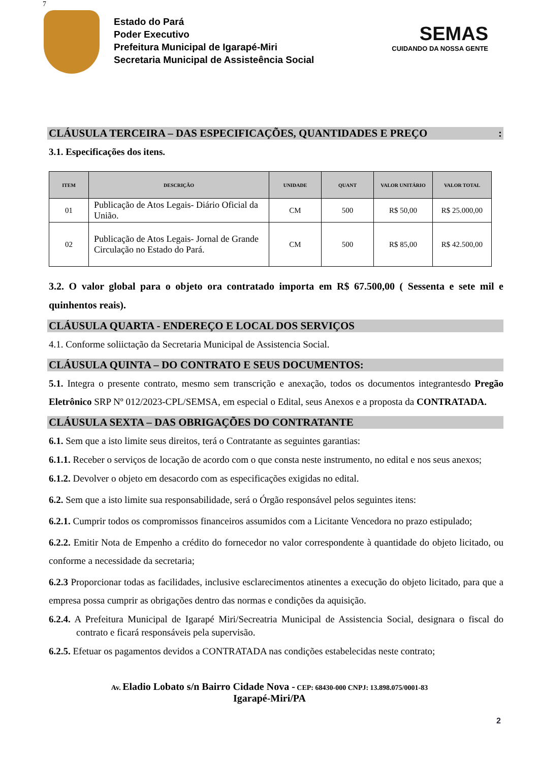7
Estado do Pará
Poder Executivo
Prefeitura Municipal de Igarapé-Miri
Secretaria Municipal de Assisteência Social
SEMAS
CUIDANDO DA NOSSA GENTE
CLÁUSULA TERCEIRA – DAS ESPECIFICAÇÕES, QUANTIDADES E PREÇO :
3.1. Especificações dos itens.
| ITEM | DESCRIÇÃO | UNIDADE | QUANT | VALOR UNITÁRIO | VALOR TOTAL |
| --- | --- | --- | --- | --- | --- |
| 01 | Publicação de Atos Legais- Diário Oficial da União. | CM | 500 | R$ 50,00 | R$ 25.000,00 |
| 02 | Publicação de Atos Legais- Jornal de Grande Circulação no Estado do Pará. | CM | 500 | R$ 85,00 | R$ 42.500,00 |
3.2. O valor global para o objeto ora contratado importa em R$ 67.500,00 ( Sessenta e sete mil e quinhentos reais).
CLÁUSULA QUARTA - ENDEREÇO E LOCAL DOS SERVIÇOS
4.1. Conforme soliictação da Secretaria Municipal de Assistencia Social.
CLÁUSULA QUINTA – DO CONTRATO E SEUS DOCUMENTOS:
5.1. Integra o presente contrato, mesmo sem transcrição e anexação, todos os documentos integrantesdo Pregão Eletrônico SRP Nº 012/2023-CPL/SEMSA, em especial o Edital, seus Anexos e a proposta da CONTRATADA.
CLÁUSULA SEXTA – DAS OBRIGAÇÕES DO CONTRATANTE
6.1. Sem que a isto limite seus direitos, terá o Contratante as seguintes garantias:
6.1.1. Receber o serviços de locação de acordo com o que consta neste instrumento, no edital e nos seus anexos;
6.1.2. Devolver o objeto em desacordo com as especificações exigidas no edital.
6.2. Sem que a isto limite sua responsabilidade, será o Órgão responsável pelos seguintes itens:
6.2.1. Cumprir todos os compromissos financeiros assumidos com a Licitante Vencedora no prazo estipulado;
6.2.2. Emitir Nota de Empenho a crédito do fornecedor no valor correspondente à quantidade do objeto licitado, ou conforme a necessidade da secretaria;
6.2.3 Proporcionar todas as facilidades, inclusive esclarecimentos atinentes a execução do objeto licitado, para que a empresa possa cumprir as obrigações dentro das normas e condições da aquisição.
6.2.4. A Prefeitura Municipal de Igarapé Miri/Secreatria Municipal de Assistencia Social, designara o fiscal do contrato e ficará responsáveis pela supervisão.
6.2.5. Efetuar os pagamentos devidos a CONTRATADA nas condições estabelecidas neste contrato;
2
Av. Eladio Lobato s/n Bairro Cidade Nova - CEP: 68430-000 CNPJ: 13.898.075/0001-83
Igarapé-Miri/PA